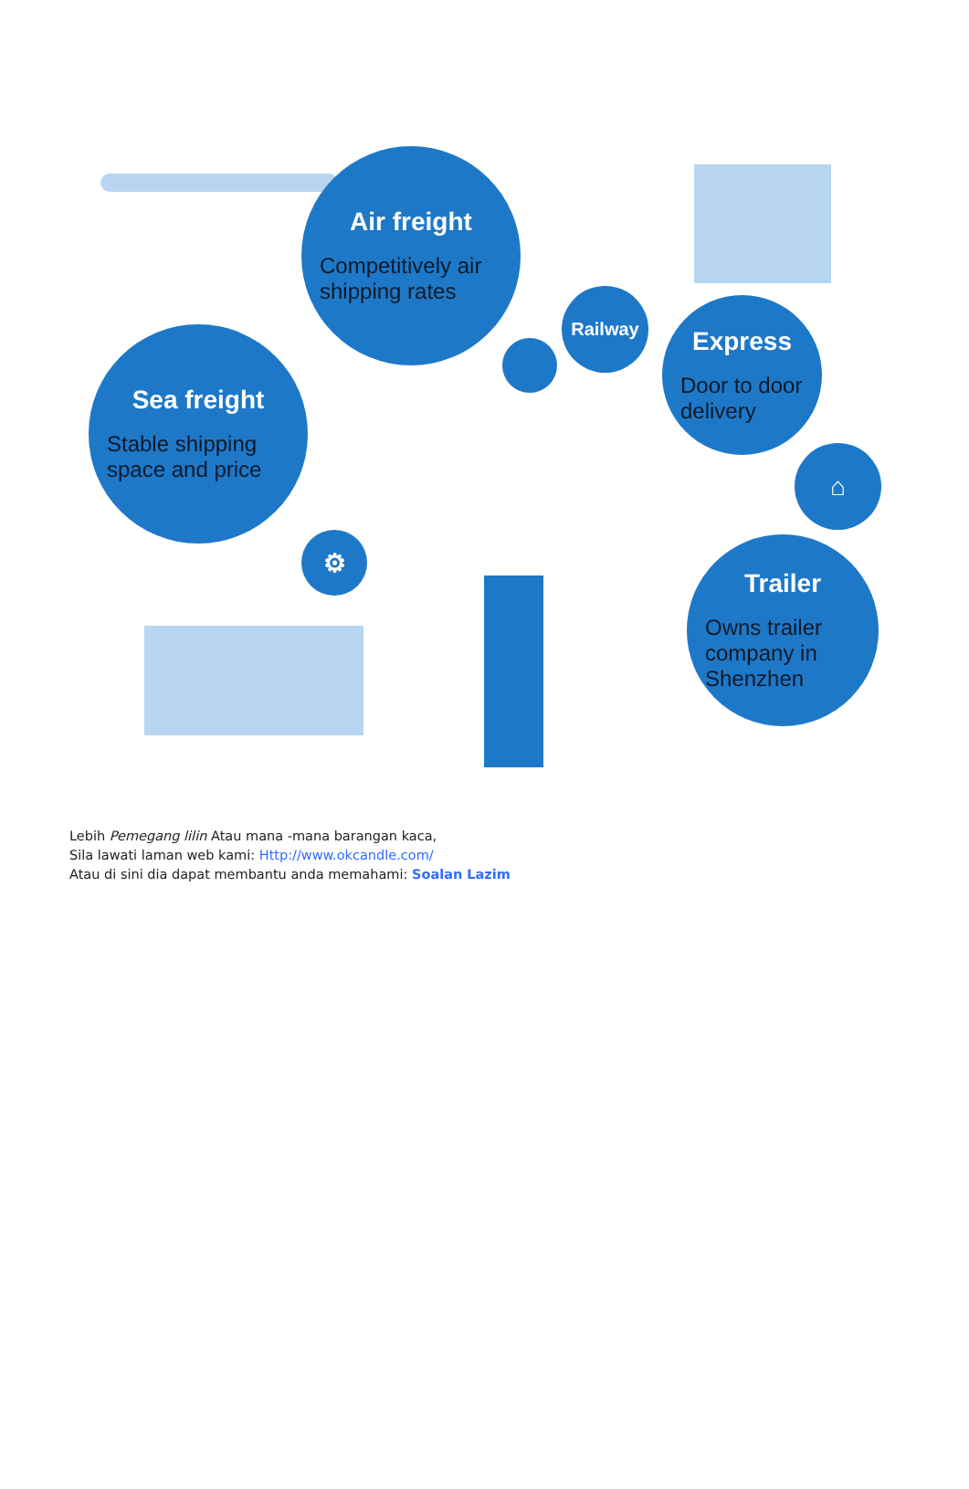Air freight
Competitively air shipping rates
Sea freight
Stable shipping space and price
Railway
Express
Door to door delivery
Trailer
Owns trailer company in Shenzhen
⌂
⚙
Lebih Pemegang lilin Atau mana -mana barangan kaca,
Sila lawati laman web kami: Http://www.okcandle.com/
Atau di sini dia dapat membantu anda memahami: Soalan Lazim